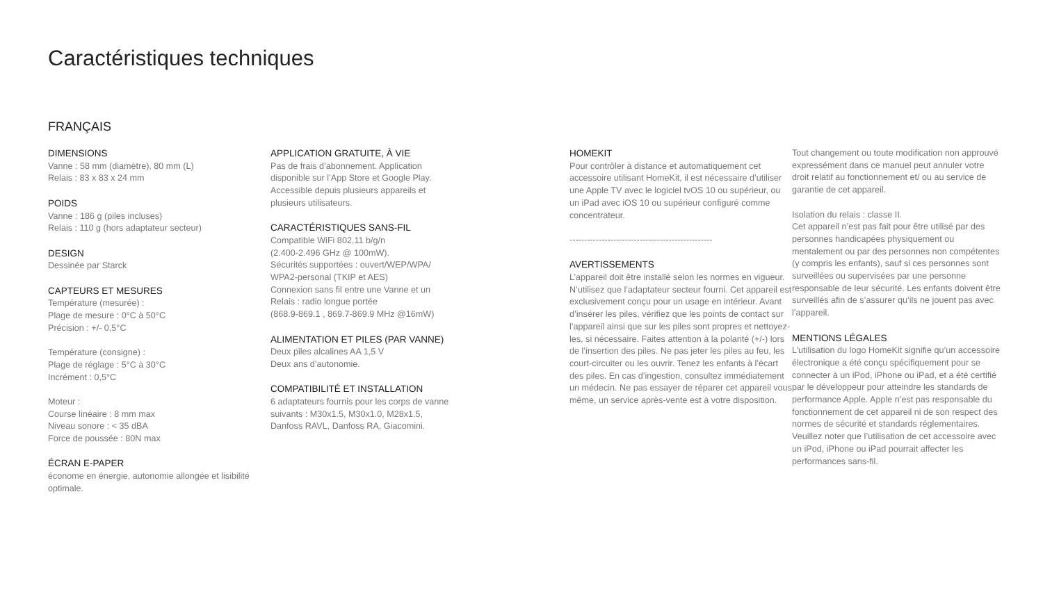Caractéristiques techniques
FRANÇAIS
DIMENSIONS
Vanne : 58 mm (diamètre), 80 mm (L)
Relais : 83 x 83 x 24 mm
POIDS
Vanne : 186 g (piles incluses)
Relais : 110 g (hors adaptateur secteur)
DESIGN
Dessinée par Starck
CAPTEURS ET MESURES
Température (mesurée) :
Plage de mesure : 0°C à 50°C
Précision : +/- 0,5°C
Température (consigne) :
Plage de réglage : 5°C à 30°C
Incrément : 0,5°C
Moteur :
Course linéaire : 8 mm max
Niveau sonore : < 35 dBA
Force de poussée : 80N max
ÉCRAN E-PAPER
économe en énergie, autonomie allongée et lisibilité optimale.
APPLICATION GRATUITE, À VIE
Pas de frais d’abonnement. Application
disponible sur l’App Store et Google Play.
Accessible depuis plusieurs appareils et
plusieurs utilisateurs.
CARACTÉRISTIQUES SANS-FIL
Compatible WiFi 802,11 b/g/n
(2.400-2.496 GHz @ 100mW).
Sécurités supportées : ouvert/WEP/WPA/
WPA2-personal (TKIP et AES)
Connexion sans fil entre une Vanne et un
Relais : radio longue portée
(868.9-869.1 , 869.7-869.9 MHz @16mW)
ALIMENTATION ET PILES (PAR VANNE)
Deux piles alcalines AA 1,5 V
Deux ans d’autonomie.
COMPATIBILITÉ ET INSTALLATION
6 adaptateurs fournis pour les corps de vanne
suivants : M30x1.5, M30x1.0, M28x1.5,
Danfoss RAVL, Danfoss RA, Giacomini.
HOMEKIT
Pour contrôler à distance et automatiquement cet accessoire utilisant HomeKit, il est nécessaire d’utiliser une Apple TV avec le logiciel tvOS 10 ou supérieur, ou un iPad avec iOS 10 ou supérieur configuré comme concentrateur.
-------------------------------------------------
AVERTISSEMENTS
L’appareil doit être installé selon les normes en vigueur. N’utilisez que l’adaptateur secteur fourni. Cet appareil est exclusivement conçu pour un usage en intérieur. Avant d’insérer les piles, vérifiez que les points de contact sur l’appareil ainsi que sur les piles sont propres et nettoyez-les, si nécessaire. Faites attention à la polarité (+/-) lors de l’insertion des piles. Ne pas jeter les piles au feu, les court-circuiter ou les ouvrir. Tenez les enfants à l’écart des piles. En cas d’ingestion, consultez immédiatement un médecin. Ne pas essayer de réparer cet appareil vous même, un service après-vente est à votre disposition.
Tout changement ou toute modification non approuvé expressément dans ce manuel peut annuler votre droit relatif au fonctionnement et/ ou au service de garantie de cet appareil.
Isolation du relais : classe II.
Cet appareil n’est pas fait pour être utilisé par des personnes handicapées physiquement ou mentalement ou par des personnes non compétentes (y compris les enfants), sauf si ces personnes sont surveillées ou supervisées par une personne responsable de leur sécurité. Les enfants doivent être surveillés afin de s’assurer qu’ils ne jouent pas avec l’appareil.
MENTIONS LÉGALES
L’utilisation du logo HomeKit signifie qu’un accessoire électronique a été conçu spécifiquement pour se connecter à un iPod, iPhone ou iPad, et a été certifié par le développeur pour atteindre les standards de performance Apple. Apple n’est pas responsable du fonctionnement de cet appareil ni de son respect des normes de sécurité et standards réglementaires. Veuillez noter que l’utilisation de cet accessoire avec un iPod, iPhone ou iPad pourrait affecter les performances sans-fil.